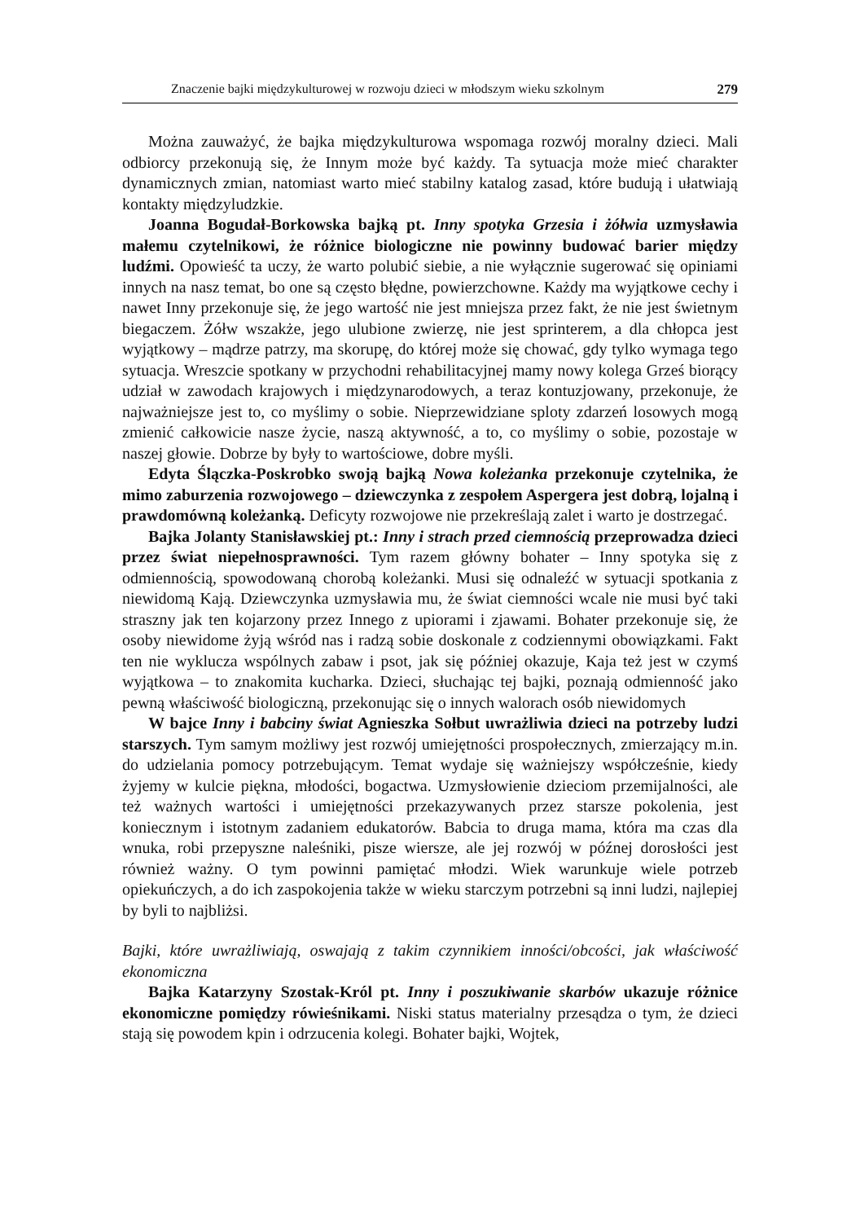Znaczenie bajki międzykulturowej w rozwoju dzieci w młodszym wieku szkolnym 279
Można zauważyć, że bajka międzykulturowa wspomaga rozwój moralny dzieci. Mali odbiorcy przekonują się, że Innym może być każdy. Ta sytuacja może mieć charakter dynamicznych zmian, natomiast warto mieć stabilny katalog zasad, które budują i ułatwiają kontakty międzyludzkie.
Joanna Bogudał-Borkowska bajką pt. Inny spotyka Grzesia i żółwia uzmysławia małemu czytelnikowi, że różnice biologiczne nie powinny budować barier między ludźmi. Opowieść ta uczy, że warto polubić siebie, a nie wyłącznie sugerować się opiniami innych na nasz temat, bo one są często błędne, powierzchowne. Każdy ma wyjątkowe cechy i nawet Inny przekonuje się, że jego wartość nie jest mniejsza przez fakt, że nie jest świetnym biegaczem. Żółw wszakże, jego ulubione zwierzę, nie jest sprinterem, a dla chłopca jest wyjątkowy – mądrze patrzy, ma skorupę, do której może się chować, gdy tylko wymaga tego sytuacja. Wreszcie spotkany w przychodni rehabilitacyjnej mamy nowy kolega Grześ biorący udział w zawodach krajowych i międzynarodowych, a teraz kontuzjowany, przekonuje, że najważniejsze jest to, co myślimy o sobie. Nieprzewidziane sploty zdarzeń losowych mogą zmienić całkowicie nasze życie, naszą aktywność, a to, co myślimy o sobie, pozostaje w naszej głowie. Dobrze by były to wartościowe, dobre myśli.
Edyta Ślączka-Poskrobko swoją bajką Nowa koleżanka przekonuje czytelnika, że mimo zaburzenia rozwojowego – dziewczynka z zespołem Aspergera jest dobrą, lojalną i prawdomówną koleżanką. Deficyty rozwojowe nie przekreślają zalet i warto je dostrzegać.
Bajka Jolanty Stanisławskiej pt.: Inny i strach przed ciemnością przeprowadza dzieci przez świat niepełnosprawności. Tym razem główny bohater – Inny spotyka się z odmiennością, spowodowaną chorobą koleżanki. Musi się odnaleźć w sytuacji spotkania z niewidomą Kają. Dziewczynka uzmysławia mu, że świat ciemności wcale nie musi być taki straszny jak ten kojarzony przez Innego z upiorami i zjawami. Bohater przekonuje się, że osoby niewidome żyją wśród nas i radzą sobie doskonale z codziennymi obowiązkami. Fakt ten nie wyklucza wspólnych zabaw i psot, jak się później okazuje, Kaja też jest w czymś wyjątkowa – to znakomita kucharka. Dzieci, słuchając tej bajki, poznają odmienność jako pewną właściwość biologiczną, przekonując się o innych walorach osób niewidomych
W bajce Inny i babciny świat Agnieszka Sołbut uwrażliwia dzieci na potrzeby ludzi starszych. Tym samym możliwy jest rozwój umiejętności prospołecznych, zmierzający m.in. do udzielania pomocy potrzebującym. Temat wydaje się ważniejszy współcześnie, kiedy żyjemy w kulcie piękna, młodości, bogactwa. Uzmysłowienie dzieciom przemijalności, ale też ważnych wartości i umiejętności przekazywanych przez starsze pokolenia, jest koniecznym i istotnym zadaniem edukatorów. Babcia to druga mama, która ma czas dla wnuka, robi przepyszne naleśniki, pisze wiersze, ale jej rozwój w późnej dorosłości jest również ważny. O tym powinni pamiętać młodzi. Wiek warunkuje wiele potrzeb opiekuńczych, a do ich zaspokojenia także w wieku starczym potrzebni są inni ludzi, najlepiej by byli to najbliżsi.
Bajki, które uwrażliwiają, oswajają z takim czynnikiem inności/obcości, jak właściwość ekonomiczna
Bajka Katarzyny Szostak-Król pt. Inny i poszukiwanie skarbów ukazuje różnice ekonomiczne pomiędzy rówieśnikami. Niski status materialny przesądza o tym, że dzieci stają się powodem kpin i odrzucenia kolegi. Bohater bajki, Wojtek,